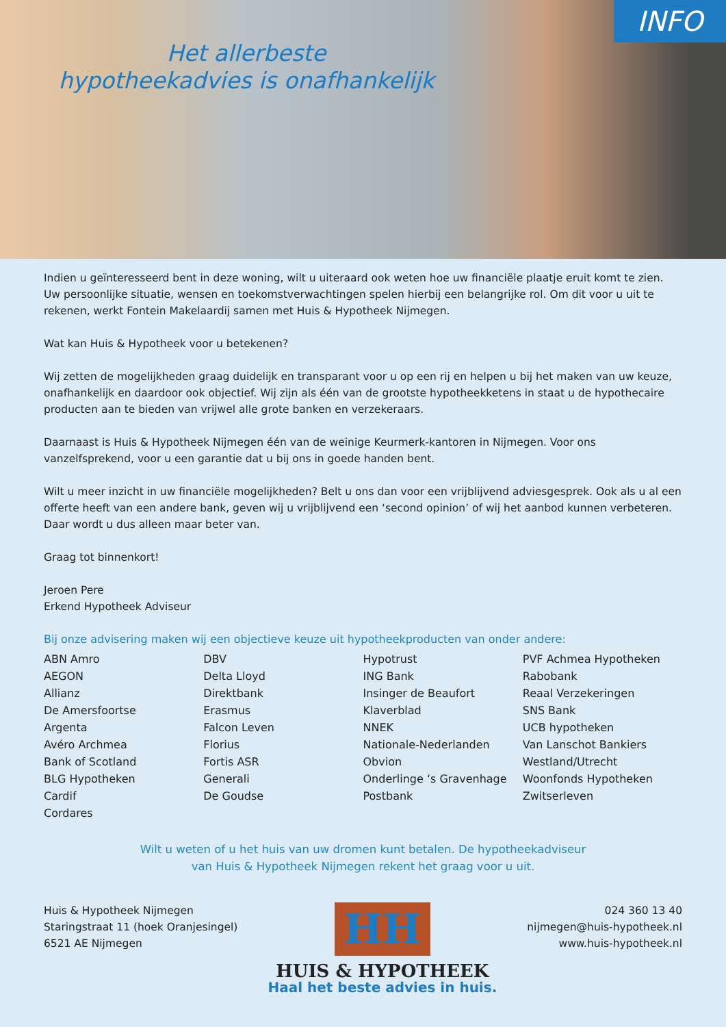INFO
Het allerbeste
hypotheekadvies is onafhankelijk
Indien u geïnteresseerd bent in deze woning, wilt u uiteraard ook weten hoe uw financiële plaatje eruit komt te zien. Uw persoonlijke situatie, wensen en toekomstverwachtingen spelen hierbij een belangrijke rol. Om dit voor u uit te rekenen, werkt Fontein Makelaardij samen met Huis & Hypotheek Nijmegen.
Wat kan Huis & Hypotheek voor u betekenen?
Wij zetten de mogelijkheden graag duidelijk en transparant voor u op een rij en helpen u bij het maken van uw keuze, onafhankelijk en daardoor ook objectief. Wij zijn als één van de grootste hypotheekketens in staat u de hypothecaire producten aan te bieden van vrijwel alle grote banken en verzekeraars.
Daarnaast is Huis & Hypotheek Nijmegen één van de weinige Keurmerk-kantoren in Nijmegen. Voor ons vanzelfsprekend, voor u een garantie dat u bij ons in goede handen bent.
Wilt u meer inzicht in uw financiële mogelijkheden? Belt u ons dan voor een vrijblijvend adviesgesprek. Ook als u al een offerte heeft van een andere bank, geven wij u vrijblijvend een ‘second opinion’ of wij het aanbod kunnen verbeteren. Daar wordt u dus alleen maar beter van.
Graag tot binnenkort!
Jeroen Pere
Erkend Hypotheek Adviseur
Bij onze advisering maken wij een objectieve keuze uit hypotheekproducten van onder andere:
ABN Amro
AEGON
Allianz
De Amersfoortse
Argenta
Avéro Archmea
Bank of Scotland
BLG Hypotheken
Cardif
Cordares
DBV
Delta Lloyd
Direktbank
Erasmus
Falcon Leven
Florius
Fortis ASR
Generali
De Goudse
Hypotrust
ING Bank
Insinger de Beaufort
Klaverblad
NNEK
Nationale-Nederlanden
Obvion
Onderlinge ‘s Gravenhage
Postbank
PVF Achmea Hypotheken
Rabobank
Reaal Verzekeringen
SNS Bank
UCB hypotheken
Van Lanschot Bankiers
Westland/Utrecht
Woonfonds Hypotheken
Zwitserleven
Wilt u weten of u het huis van uw dromen kunt betalen. De hypotheekadviseur
van Huis & Hypotheek Nijmegen rekent het graag voor u uit.
Huis & Hypotheek Nijmegen
Staringstraat 11 (hoek Oranjesingel)
6521 AE Nijmegen
HH
HUIS & HYPOTHEEK
Haal het beste advies in huis.
024 360 13 40
nijmegen@huis-hypotheek.nl
www.huis-hypotheek.nl